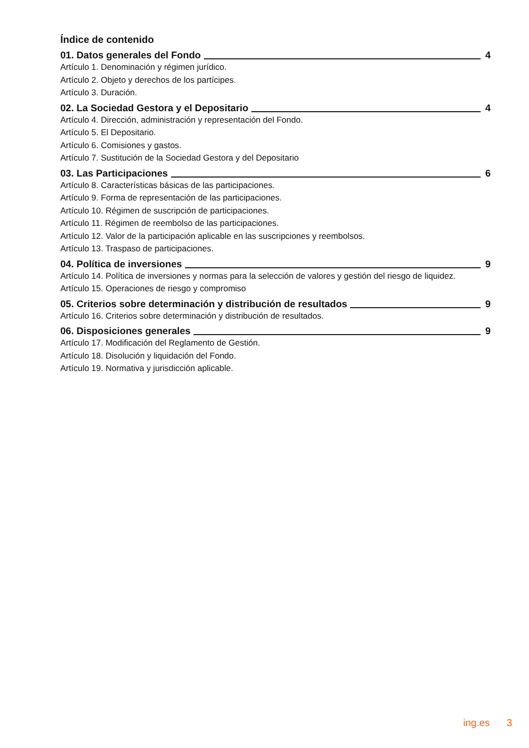Índice de contenido
01. Datos generales del Fondo 4
Artículo 1. Denominación y régimen jurídico.
Artículo 2. Objeto y derechos de los partícipes.
Artículo 3. Duración.
02. La Sociedad Gestora y el Depositario 4
Artículo 4. Dirección, administración y representación del Fondo.
Artículo 5. El Depositario.
Artículo 6. Comisiones y gastos.
Artículo 7. Sustitución de la Sociedad Gestora y del Depositario
03. Las Participaciones 6
Artículo 8. Características básicas de las participaciones.
Artículo 9. Forma de representación de las participaciones.
Artículo 10. Régimen de suscripción de participaciones.
Artículo 11. Régimen de reembolso de las participaciones.
Artículo 12. Valor de la participación aplicable en las suscripciones y reembolsos.
Artículo 13. Traspaso de participaciones.
04. Política de inversiones 9
Artículo 14. Política de inversiones y normas para la selección de valores y gestión del riesgo de liquidez.
Artículo 15. Operaciones de riesgo y compromiso
05. Criterios sobre determinación y distribución de resultados 9
Artículo 16. Criterios sobre determinación y distribución de resultados.
06. Disposiciones generales 9
Artículo 17. Modificación del Reglamento de Gestión.
Artículo 18. Disolución y liquidación del Fondo.
Artículo 19. Normativa y jurisdicción aplicable.
ing.es 3